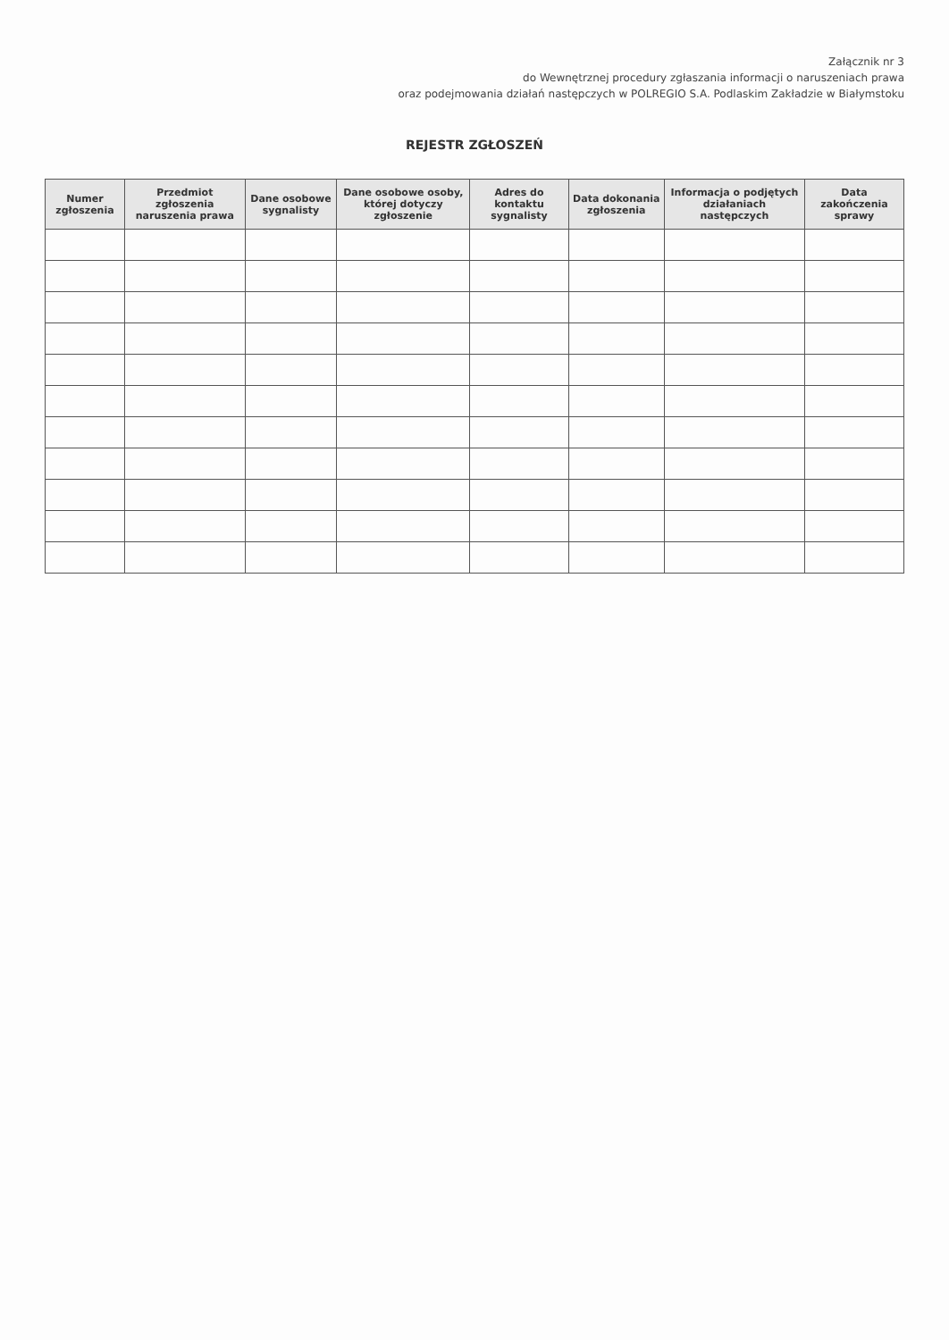Załącznik nr 3
do Wewnętrznej procedury zgłaszania informacji o naruszeniach prawa
oraz podejmowania działań następczych w POLREGIO S.A. Podlaskim Zakładzie w Białymstoku
REJESTR ZGŁOSZEŃ
| Numer zgłoszenia | Przedmiot zgłoszenia naruszenia prawa | Dane osobowe sygnalisty | Dane osobowe osoby, której dotyczy zgłoszenie | Adres do kontaktu sygnalisty | Data dokonania zgłoszenia | Informacja o podjętych działaniach następczych | Data zakończenia sprawy |
| --- | --- | --- | --- | --- | --- | --- | --- |